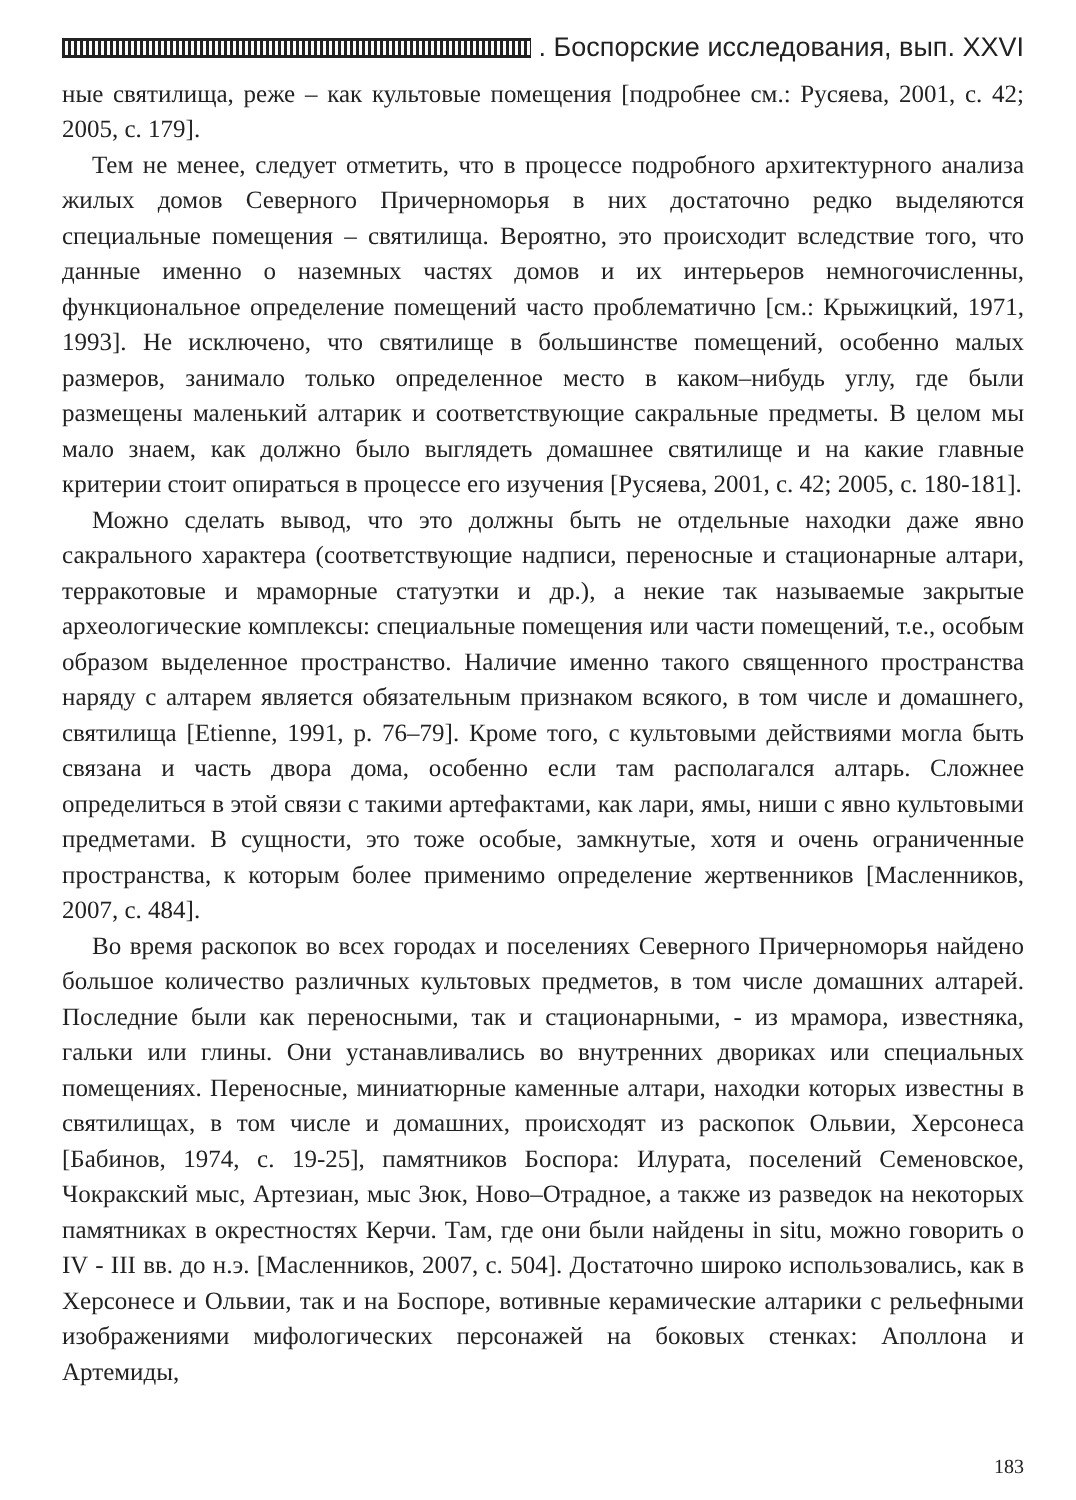. Боспорские исследования, вып. XXVI
ные святилища, реже – как культовые помещения [подробнее см.: Русяева, 2001, с. 42; 2005, с. 179].
Тем не менее, следует отметить, что в процессе подробного архитектурного анализа жилых домов Северного Причерноморья в них достаточно редко выделяются специальные помещения – святилища. Вероятно, это происходит вследствие того, что данные именно о наземных частях домов и их интерьеров немногочисленны, функциональное определение помещений часто проблематично [см.: Крыжицкий, 1971, 1993]. Не исключено, что святилище в большинстве помещений, особенно малых размеров, занимало только определенное место в каком–нибудь углу, где были размещены маленький алтарик и соответствующие сакральные предметы. В целом мы мало знаем, как должно было выглядеть домашнее святилище и на какие главные критерии стоит опираться в процессе его изучения [Русяева, 2001, с. 42; 2005, с. 180-181].
Можно сделать вывод, что это должны быть не отдельные находки даже явно сакрального характера (соответствующие надписи, переносные и стационарные алтари, терракотовые и мраморные статуэтки и др.), а некие так называемые закрытые археологические комплексы: специальные помещения или части помещений, т.е., особым образом выделенное пространство. Наличие именно такого священного пространства наряду с алтарем является обязательным признаком всякого, в том числе и домашнего, святилища [Etienne, 1991, p. 76–79]. Кроме того, с культовыми действиями могла быть связана и часть двора дома, особенно если там располагался алтарь. Сложнее определиться в этой связи с такими артефактами, как лари, ямы, ниши с явно культовыми предметами. В сущности, это тоже особые, замкнутые, хотя и очень ограниченные пространства, к которым более применимо определение жертвенников [Масленников, 2007, с. 484].
Во время раскопок во всех городах и поселениях Северного Причерноморья найдено большое количество различных культовых предметов, в том числе домашних алтарей. Последние были как переносными, так и стационарными, - из мрамора, известняка, гальки или глины. Они устанавливались во внутренних двориках или специальных помещениях. Переносные, миниатюрные каменные алтари, находки которых известны в святилищах, в том числе и домашних, происходят из раскопок Ольвии, Херсонеса [Бабинов, 1974, с. 19-25], памятников Боспора: Илурата, поселений Семеновское, Чокракский мыс, Артезиан, мыс Зюк, Ново–Отрадное, а также из разведок на некоторых памятниках в окрестностях Керчи. Там, где они были найдены in situ, можно говорить о IV - III вв. до н.э. [Масленников, 2007, с. 504]. Достаточно широко использовались, как в Херсонесе и Ольвии, так и на Боспоре, вотивные керамические алтарики с рельефными изображениями мифологических персонажей на боковых стенках: Аполлона и Артемиды,
183